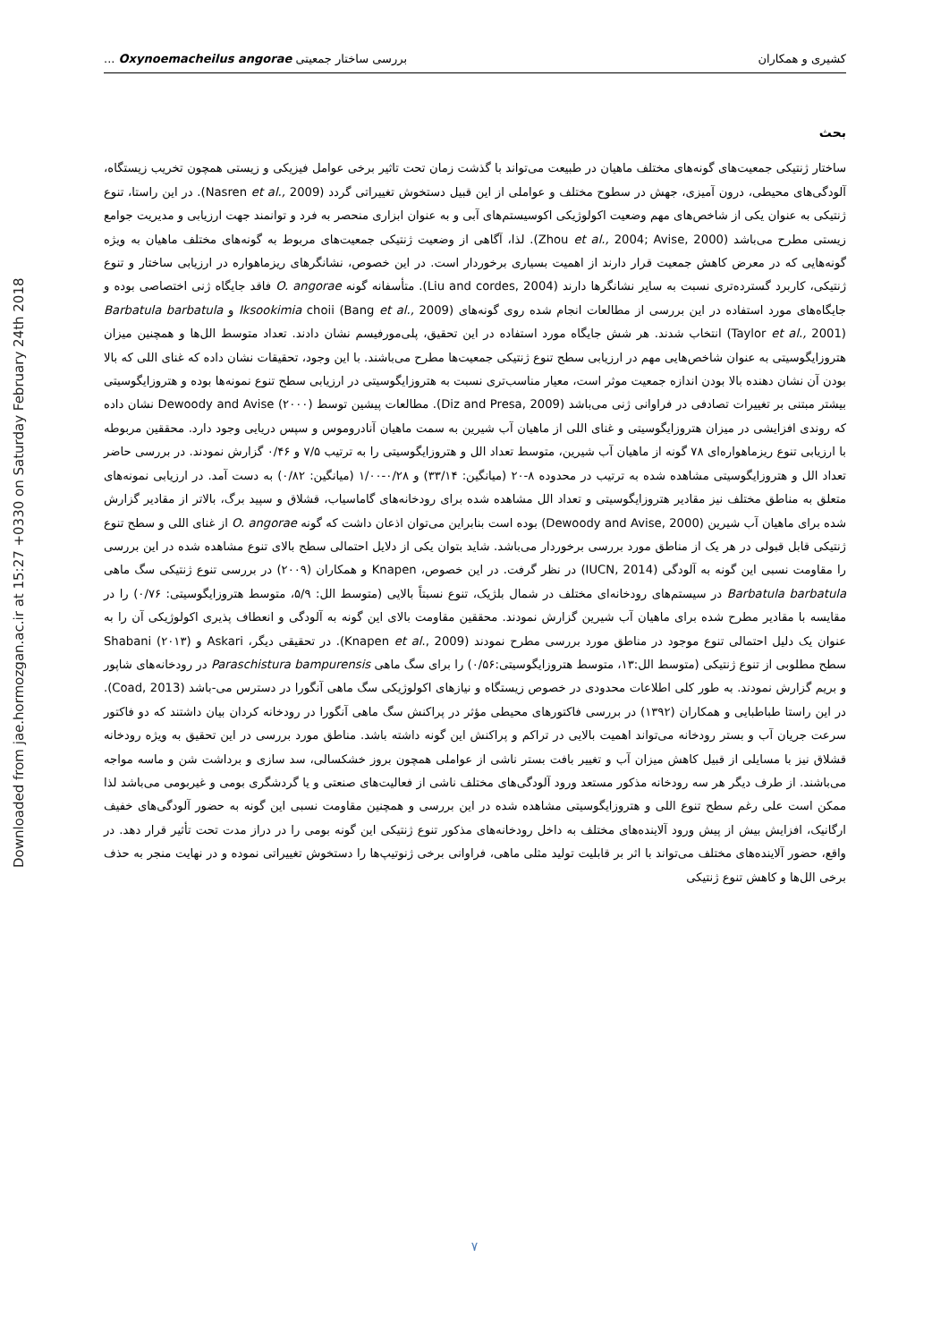Downloaded from jae.hormozgan.ac.ir at 15:27 +0330 on Saturday February 24th 2018
کشیری و همکاران بررسی ساختار جمعیتی Oxynoemacheilus angorae ...
بحث
ساختار ژنتیکی جمعیت‌های گونه‌های مختلف ماهیان در طبیعت می‌تواند با گذشت زمان تحت تاثیر برخی عوامل فیزیکی و زیستی همچون تخریب زیستگاه، آلودگی‌های محیطی، درون آمیزی، جهش در سطوح مختلف و عواملی از این قبیل دستخوش تغییراتی گردد (Nasren et al., 2009). در این راستا، تنوع ژنتیکی به عنوان یکی از شاخص‌های مهم وضعیت اکولوژیکی اکوسیستم‌های آبی و به عنوان ابزاری منحصر به فرد و توانمند جهت ارزیابی و مدیریت جوامع زیستی مطرح می‌باشد (Zhou et al., 2004; Avise, 2000). لذا، آگاهی از وضعیت ژنتیکی جمعیت‌های مربوط به گونه‌های مختلف ماهیان به ویژه گونه‌هایی که در معرض کاهش جمعیت قرار دارند از اهمیت بسیاری برخوردار است. در این خصوص، نشانگرهای ریزماهواره در ارزیابی ساختار و تنوع ژنتیکی، کاربرد گسترده‌تری نسبت به سایر نشانگرها دارند (Liu and cordes, 2004). متأسفانه گونه O. angorae فاقد جایگاه ژنی اختصاصی بوده و جایگاه‌های مورد استفاده در این بررسی از مطالعات انجام شده روی گونه‌های Iksookimia choii (Bang et al., 2009) و Barbatula barbatula (Taylor et al., 2001) انتخاب شدند. هر شش جایگاه مورد استفاده در این تحقیق، پلی‌مورفیسم نشان دادند. تعداد متوسط الل‌ها و همچنین میزان هتروزایگوسیتی به عنوان شاخص‌هایی مهم در ارزیابی سطح تنوع ژنتیکی جمعیت‌ها مطرح می‌باشند. با این وجود، تحقیقات نشان داده که غنای اللی که بالا بودن آن نشان دهنده بالا بودن اندازه جمعیت موثر است، معیار مناسب‌تری نسبت به هتروزایگوسیتی در ارزیابی سطح تنوع نمونه‌ها بوده و هتروزایگوسیتی بیشتر مبتنی بر تغییرات تصادفی در فراوانی ژنی می‌باشد (Diz and Presa, 2009). مطالعات پیشین توسط Dewoody and Avise (۲۰۰۰) نشان داده که روندی افزایشی در میزان هتروزایگوسیتی و غنای اللی از ماهیان آب شیرین به سمت ماهیان آنادروموس و سپس دریایی وجود دارد. محققین مربوطه با ارزیابی تنوع ریزماهواره‌ای ۷۸ گونه از ماهیان آب شیرین، متوسط تعداد الل و هتروزایگوسیتی را به ترتیب ۷/۵ و ۰/۴۶ گزارش نمودند. در بررسی حاضر تعداد الل و هتروزایگوسیتی مشاهده شده به ترتیب در محدوده ۸-۲۰ (میانگین: ۳۳/۱۴) و ۰/۲۸-۱/۰۰ (میانگین: ۰/۸۲) به دست آمد. در ارزیابی نمونه‌های متعلق به مناطق مختلف نیز مقادیر هتروزایگوسیتی و تعداد الل مشاهده شده برای رودخانه‌های گاماسیاب، قشلاق و سپید برگ، بالاتر از مقادیر گزارش شده برای ماهیان آب شیرین (Dewoody and Avise, 2000) بوده است بنابراین می‌توان اذعان داشت که گونه O. angorae از غنای اللی و سطح تنوع ژنتیکی قابل قبولی در هر یک از مناطق مورد بررسی برخوردار می‌باشد. شاید بتوان یکی از دلایل احتمالی سطح بالای تنوع مشاهده شده در این بررسی را مقاومت نسبی این گونه به آلودگی (IUCN, 2014) در نظر گرفت. در این خصوص، Knapen و همکاران (۲۰۰۹) در بررسی تنوع ژنتیکی سگ ماهی Barbatula barbatula در سیستم‌های رودخانه‌ای مختلف در شمال بلژیک، تنوع نسبتاً بالایی (متوسط الل: ۵/۹، متوسط هتروزایگوسیتی: ۰/۷۶) را در مقایسه با مقادیر مطرح شده برای ماهیان آب شیرین گزارش نمودند. محققین مقاومت بالای این گونه به آلودگی و انعطاف پذیری اکولوژیکی آن را به عنوان یک دلیل احتمالی تنوع موجود در مناطق مورد بررسی مطرح نمودند (Knapen et al., 2009). در تحقیقی دیگر، Askari و Shabani (۲۰۱۳) سطح مطلوبی از تنوع ژنتیکی (متوسط الل:۱۳، متوسط هتروزایگوسیتی:۰/۵۶) را برای سگ ماهی Paraschistura bampurensis در رودخانه‌های شاپور و بریم گزارش نمودند. به طور کلی اطلاعات محدودی در خصوص زیستگاه و نیازهای اکولوژیکی سگ ماهی آنگورا در دسترس می-باشد (Coad, 2013). در این راستا طباطبایی و همکاران (۱۳۹۲) در بررسی فاکتورهای محیطی مؤثر در پراکنش سگ ماهی آنگورا در رودخانه کردان بیان داشتند که دو فاکتور سرعت جریان آب و بستر رودخانه می‌تواند اهمیت بالایی در تراکم و پراکنش این گونه داشته باشد. مناطق مورد بررسی در این تحقیق به ویژه رودخانه قشلاق نیز با مسایلی از قبیل کاهش میزان آب و تغییر بافت بستر ناشی از عواملی همچون بروز خشکسالی، سد سازی و برداشت شن و ماسه مواجه می‌باشند. از طرف دیگر هر سه رودخانه مذکور مستعد ورود آلودگی‌های مختلف ناشی از فعالیت‌های صنعتی و یا گردشگری بومی و غیربومی می‌باشد لذا ممکن است علی رغم سطح تنوع اللی و هتروزایگوسیتی مشاهده شده در این بررسی و همچنین مقاومت نسبی این گونه به حضور آلودگی‌های خفیف ارگانیک، افزایش بیش از پیش ورود آلاینده‌های مختلف به داخل رودخانه‌های مذکور تنوع ژنتیکی این گونه بومی را در دراز مدت تحت تأثیر قرار دهد. در واقع، حضور آلاینده‌های مختلف می‌تواند با اثر بر قابلیت تولید مثلی ماهی، فراوانی برخی ژنوتیپ‌ها را دستخوش تغییراتی نموده و در نهایت منجر به حذف برخی الل‌ها و کاهش تنوع ژنتیکی
۷